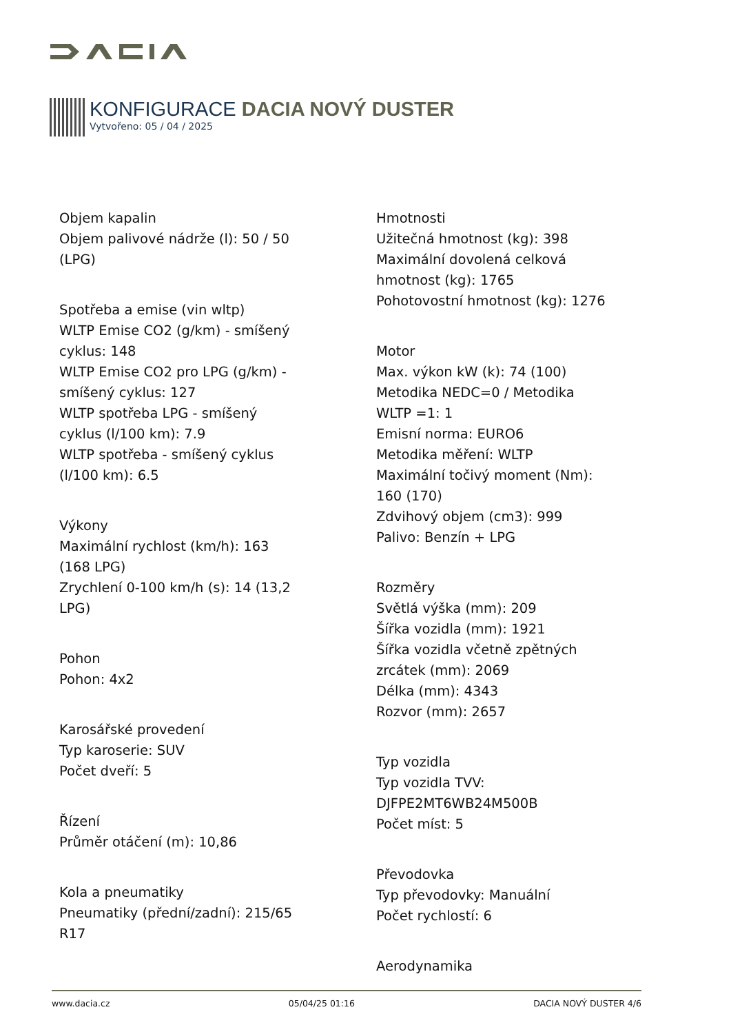KONFIGURACE DACIA NOVÝ DUSTER
Vytvořeno: 05 / 04 / 2025
Objem kapalin
Objem palivové nádrže (l): 50 / 50
(LPG)
Spotřeba a emise (vin wltp)
WLTP Emise CO2 (g/km) - smíšený
cyklus: 148
WLTP Emise CO2 pro LPG (g/km) -
smíšený cyklus: 127
WLTP spotřeba LPG - smíšený
cyklus (l/100 km): 7.9
WLTP spotřeba - smíšený cyklus
(l/100 km): 6.5
Výkony
Maximální rychlost (km/h): 163
(168 LPG)
Zrychlení 0-100 km/h (s): 14 (13,2
LPG)
Pohon
Pohon: 4x2
Karosářské provedení
Typ karoserie: SUV
Počet dveří: 5
Řízení
Průměr otáčení (m): 10,86
Kola a pneumatiky
Pneumatiky (přední/zadní): 215/65
R17
Hmotnosti
Užitečná hmotnost (kg): 398
Maximální dovolená celková
hmotnost (kg): 1765
Pohotovostní hmotnost (kg): 1276
Motor
Max. výkon kW (k): 74 (100)
Metodika NEDC=0 / Metodika
WLTP =1: 1
Emisní norma: EURO6
Metodika měření: WLTP
Maximální točivý moment (Nm):
160 (170)
Zdvihový objem (cm3): 999
Palivo: Benzín + LPG
Rozměry
Světlá výška (mm): 209
Šířka vozidla (mm): 1921
Šířka vozidla včetně zpětných
zrcátek (mm): 2069
Délka (mm): 4343
Rozvor (mm): 2657
Typ vozidla
Typ vozidla TVV:
DJFPE2MT6WB24M500B
Počet míst: 5
Převodovka
Typ převodovky: Manuální
Počet rychlostí: 6
Aerodynamika
www.dacia.cz 05/04/25 01:16 DACIA NOVÝ DUSTER 4/6